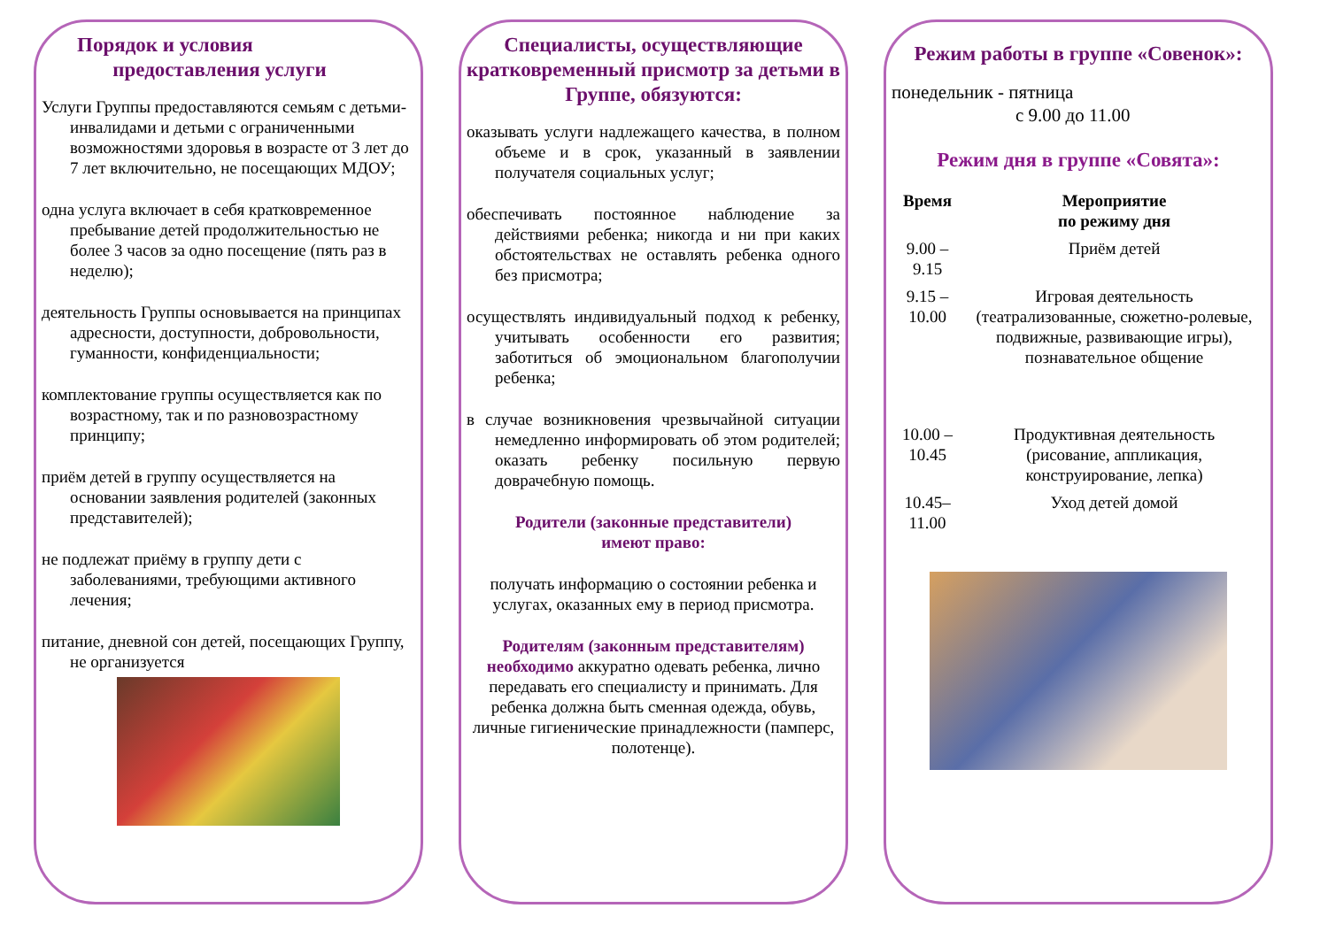Порядок и условия
предоставления услуги
Услуги Группы предоставляются семьям с детьми-инвалидами и детьми с ограниченными возможностями здоровья в возрасте от 3 лет до 7 лет включительно, не посещающих МДОУ;
одна услуга включает в себя кратковременное пребывание детей продолжительностью не более 3 часов за одно посещение (пять раз в неделю);
деятельность Группы основывается на принципах адресности, доступности, добровольности, гуманности, конфиденциальности;
комплектование группы осуществляется как по возрастному, так и по разновозрастному принципу;
приём детей в группу осуществляется на основании заявления родителей (законных представителей);
не подлежат приёму в группу дети с заболеваниями, требующими активного лечения;
питание, дневной сон детей, посещающих Группу, не организуется
Специалисты, осуществляющие кратковременный присмотр за детьми в Группе, обязуются:
оказывать услуги надлежащего качества, в полном объеме и в срок, указанный в заявлении получателя социальных услуг;
обеспечивать постоянное наблюдение за действиями ребенка; никогда и ни при каких обстоятельствах не оставлять ребенка одного без присмотра;
осуществлять индивидуальный подход к ребенку, учитывать особенности его развития; заботиться об эмоциональном благополучии ребенка;
в случае возникновения чрезвычайной ситуации немедленно информировать об этом родителей; оказать ребенку посильную первую доврачебную помощь.
Родители (законные представители)
имеют право:
получать информацию о состоянии ребенка и услугах, оказанных ему в период присмотра.
Родителям (законным представителям) необходимо аккуратно одевать ребенка, лично передавать его специалисту и принимать. Для ребенка должна быть сменная одежда, обувь, личные гигиенические принадлежности (памперс, полотенце).
Режим работы в группе «Совенок»:
понедельник - пятница
с 9.00 до 11.00
Режим дня в группе «Совята»:
| Время | Мероприятие по режиму дня |
| --- | --- |
| 9.00 – 9.15 | Приём детей |
| 9.15 – 10.00 | Игровая деятельность (театрализованные, сюжетно-ролевые, подвижные, развивающие игры), познавательное общение |
| 10.00 – 10.45 | Продуктивная деятельность (рисование, аппликация, конструирование, лепка) |
| 10.45– 11.00 | Уход детей домой |